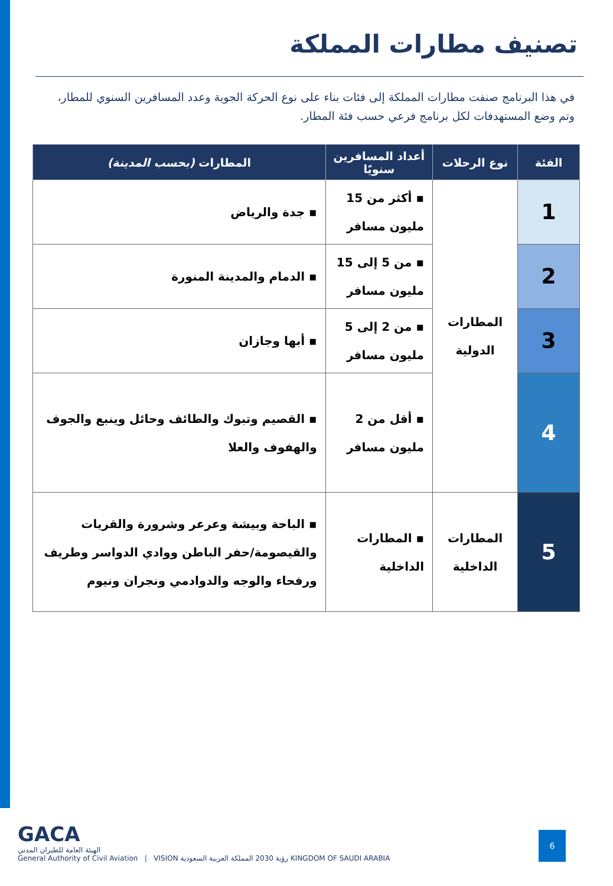تصنيف مطارات المملكة
في هذا البرنامج صنفت مطارات المملكة إلى فئات بناء على نوع الحركة الجوية وعدد المسافرين السنوي للمطار، وتم وضع المستهدفات لكل برنامج فرعي حسب فئة المطار.
| الفئة | نوع الرحلات | أعداد المسافرين سنويًا | المطارات (بحسب المدينة) |
| --- | --- | --- | --- |
| 1 | المطارات الدولية | ▪ أكثر من 15 مليون مسافر | ▪ جدة والرياض |
| 2 | | ▪ من 5 إلى 15 مليون مسافر | ▪ الدمام والمدينة المنورة |
| 3 | | ▪ من 2 إلى 5 مليون مسافر | ▪ أبها وجازان |
| 4 | | ▪ أقل من 2 مليون مسافر | ▪ القصيم وتبوك والطائف وحائل وينبع والجوف والهفوف والعلا |
| 5 | المطارات الداخلية | ▪ المطارات الداخلية | ▪ الباحة وبيشة وعرعر وشرورة والقريات والقيصومة/حفر الباطن ووادي الدواسر وطريف ورفحاء والوجه والدوادمي ونجران ونيوم |
GACA
الهيئة العامة للطيران المدني
General Authority of Civil Aviation | VISION رؤية 2030 المملكة العربية السعودية KINGDOM OF SAUDI ARABIA
6